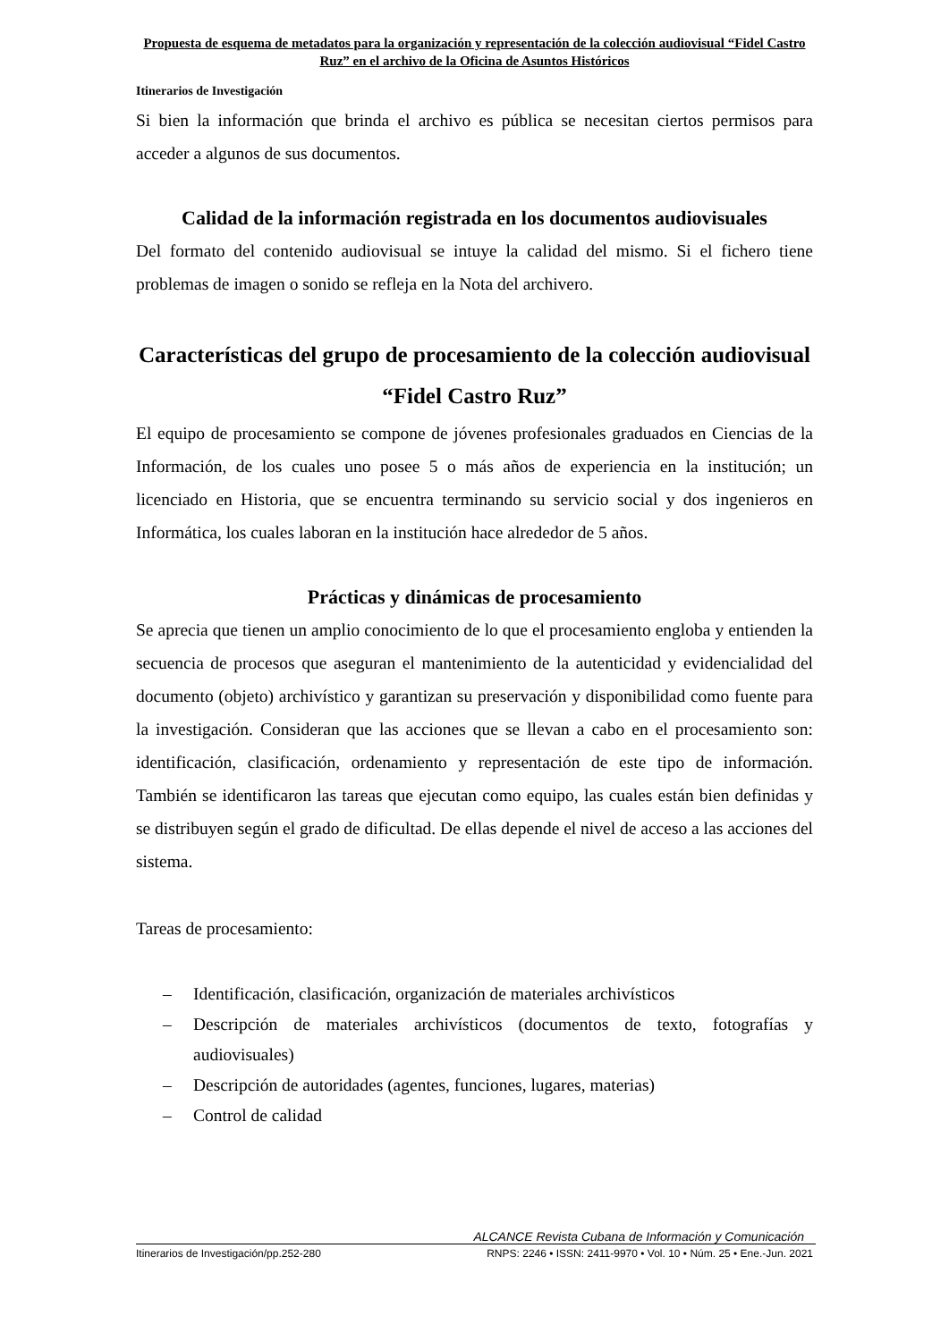Propuesta de esquema de metadatos para la organización y representación de la colección audiovisual “Fidel Castro Ruz” en el archivo de la Oficina de Asuntos Históricos
Itinerarios de Investigación
Si bien la información que brinda el archivo es pública se necesitan ciertos permisos para acceder a algunos de sus documentos.
Calidad de la información registrada en los documentos audiovisuales
Del formato del contenido audiovisual se intuye la calidad del mismo. Si el fichero tiene problemas de imagen o sonido se refleja en la Nota del archivero.
Características del grupo de procesamiento de la colección audiovisual “Fidel Castro Ruz”
El equipo de procesamiento se compone de jóvenes profesionales graduados en Ciencias de la Información, de los cuales uno posee 5 o más años de experiencia en la institución; un licenciado en Historia, que se encuentra terminando su servicio social y dos ingenieros en Informática, los cuales laboran en la institución hace alrededor de 5 años.
Prácticas y dinámicas de procesamiento
Se aprecia que tienen un amplio conocimiento de lo que el procesamiento engloba y entienden la secuencia de procesos que aseguran el mantenimiento de la autenticidad y evidencialidad del documento (objeto) archivístico y garantizan su preservación y disponibilidad como fuente para la investigación. Consideran que las acciones que se llevan a cabo en el procesamiento son: identificación, clasificación, ordenamiento y representación de este tipo de información. También se identificaron las tareas que ejecutan como equipo, las cuales están bien definidas y se distribuyen según el grado de dificultad. De ellas depende el nivel de acceso a las acciones del sistema.
Tareas de procesamiento:
– Identificación, clasificación, organización de materiales archivísticos
– Descripción de materiales archivísticos (documentos de texto, fotografías y audiovisuales)
– Descripción de autoridades (agentes, funciones, lugares, materias)
– Control de calidad
ALCANCE Revista Cubana de Información y Comunicación
Itinerarios de Investigación/pp.252-280 RNPS: 2246 • ISSN: 2411-9970 • Vol. 10 • Núm. 25 • Ene.-Jun. 2021